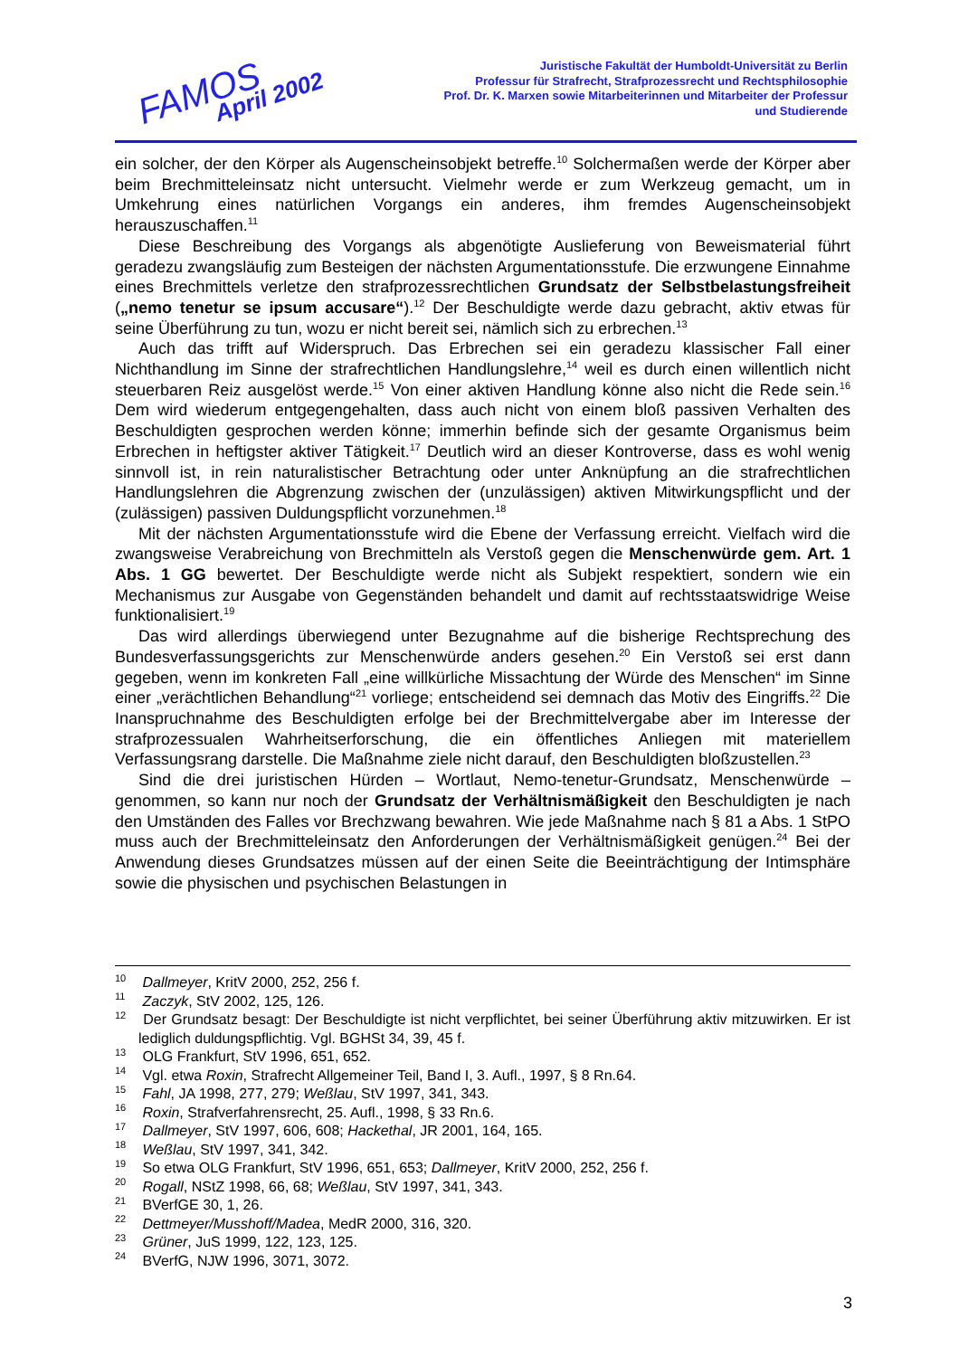FAMOS
April 2002
Juristische Fakultät der Humboldt-Universität zu Berlin
Professur für Strafrecht, Strafprozessrecht und Rechtsphilosophie
Prof. Dr. K. Marxen sowie Mitarbeiterinnen und Mitarbeiter der Professur
und Studierende
ein solcher, der den Körper als Augenscheinsobjekt betreffe.<sup>10</sup> Solchermaßen werde der Körper aber beim Brechmitteleinsatz nicht untersucht. Vielmehr werde er zum Werkzeug gemacht, um in Umkehrung eines natürlichen Vorgangs ein anderes, ihm fremdes Augenscheinsobjekt herauszuschaffen.<sup>11</sup>
Diese Beschreibung des Vorgangs als abgenötigte Auslieferung von Beweismaterial führt geradezu zwangsläufig zum Besteigen der nächsten Argumentationsstufe. Die erzwungene Einnahme eines Brechmittels verletze den strafprozessrechtlichen Grundsatz der Selbstbelastungsfreiheit („nemo tenetur se ipsum accusare“).<sup>12</sup> Der Beschuldigte werde dazu gebracht, aktiv etwas für seine Überführung zu tun, wozu er nicht bereit sei, nämlich sich zu erbrechen.<sup>13</sup>
Auch das trifft auf Widerspruch. Das Erbrechen sei ein geradezu klassischer Fall einer Nichthandlung im Sinne der strafrechtlichen Handlungslehre,<sup>14</sup> weil es durch einen willentlich nicht steuerbaren Reiz ausgelöst werde.<sup>15</sup> Von einer aktiven Handlung könne also nicht die Rede sein.<sup>16</sup> Dem wird wiederum entgegengehalten, dass auch nicht von einem bloß passiven Verhalten des Beschuldigten gesprochen werden könne; immerhin befinde sich der gesamte Organismus beim Erbrechen in heftigster aktiver Tätigkeit.<sup>17</sup> Deutlich wird an dieser Kontroverse, dass es wohl wenig sinnvoll ist, in rein naturalistischer Betrachtung oder unter Anknüpfung an die strafrechtlichen Handlungslehren die Abgrenzung zwischen der (unzulässigen) aktiven Mitwirkungspflicht und der (zulässigen) passiven Duldungspflicht vorzunehmen.<sup>18</sup>
Mit der nächsten Argumentationsstufe wird die Ebene der Verfassung erreicht. Vielfach wird die zwangsweise Verabreichung von Brechmitteln als Verstoß gegen die Menschenwürde gem. Art. 1 Abs. 1 GG bewertet. Der Beschuldigte werde nicht als Subjekt respektiert, sondern wie ein Mechanismus zur Ausgabe von Gegenständen behandelt und damit auf rechtsstaatswidrige Weise funktionalisiert.<sup>19</sup>
Das wird allerdings überwiegend unter Bezugnahme auf die bisherige Rechtsprechung des Bundesverfassungsgerichts zur Menschenwürde anders gesehen.<sup>20</sup> Ein Verstoß sei erst dann gegeben, wenn im konkreten Fall „eine willkürliche Missachtung der Würde des Menschen“ im Sinne einer „verächtlichen Behandlung“<sup>21</sup> vorliege; entscheidend sei demnach das Motiv des Eingriffs.<sup>22</sup> Die Inanspruchnahme des Beschuldigten erfolge bei der Brechmittelvergabe aber im Interesse der strafprozessualen Wahrheitserforschung, die ein öffentliches Anliegen mit materiellem Verfassungsrang darstelle. Die Maßnahme ziele nicht darauf, den Beschuldigten bloßzustellen.<sup>23</sup>
Sind die drei juristischen Hürden – Wortlaut, Nemo-tenetur-Grundsatz, Menschenwürde – genommen, so kann nur noch der Grundsatz der Verhältnismäßigkeit den Beschuldigten je nach den Umständen des Falles vor Brechzwang bewahren. Wie jede Maßnahme nach § 81 a Abs. 1 StPO muss auch der Brechmitteleinsatz den Anforderungen der Verhältnismäßigkeit genügen.<sup>24</sup> Bei der Anwendung dieses Grundsatzes müssen auf der einen Seite die Beeinträchtigung der Intimsphäre sowie die physischen und psychischen Belastungen in
<sup>10</sup> Dallmeyer, KritV 2000, 252, 256 f.
<sup>11</sup> Zaczyk, StV 2002, 125, 126.
<sup>12</sup> Der Grundsatz besagt: Der Beschuldigte ist nicht verpflichtet, bei seiner Überführung aktiv mitzuwirken. Er ist lediglich duldungspflichtig. Vgl. BGHSt 34, 39, 45 f.
<sup>13</sup> OLG Frankfurt, StV 1996, 651, 652.
<sup>14</sup> Vgl. etwa Roxin, Strafrecht Allgemeiner Teil, Band I, 3. Aufl., 1997, § 8 Rn.64.
<sup>15</sup> Fahl, JA 1998, 277, 279; Weßlau, StV 1997, 341, 343.
<sup>16</sup> Roxin, Strafverfahrensrecht, 25. Aufl., 1998, § 33 Rn.6.
<sup>17</sup> Dallmeyer, StV 1997, 606, 608; Hackethal, JR 2001, 164, 165.
<sup>18</sup> Weßlau, StV 1997, 341, 342.
<sup>19</sup> So etwa OLG Frankfurt, StV 1996, 651, 653; Dallmeyer, KritV 2000, 252, 256 f.
<sup>20</sup> Rogall, NStZ 1998, 66, 68; Weßlau, StV 1997, 341, 343.
<sup>21</sup> BVerfGE 30, 1, 26.
<sup>22</sup> Dettmeyer/Musshoff/Madea, MedR 2000, 316, 320.
<sup>23</sup> Grüner, JuS 1999, 122, 123, 125.
<sup>24</sup> BVerfG, NJW 1996, 3071, 3072.
3